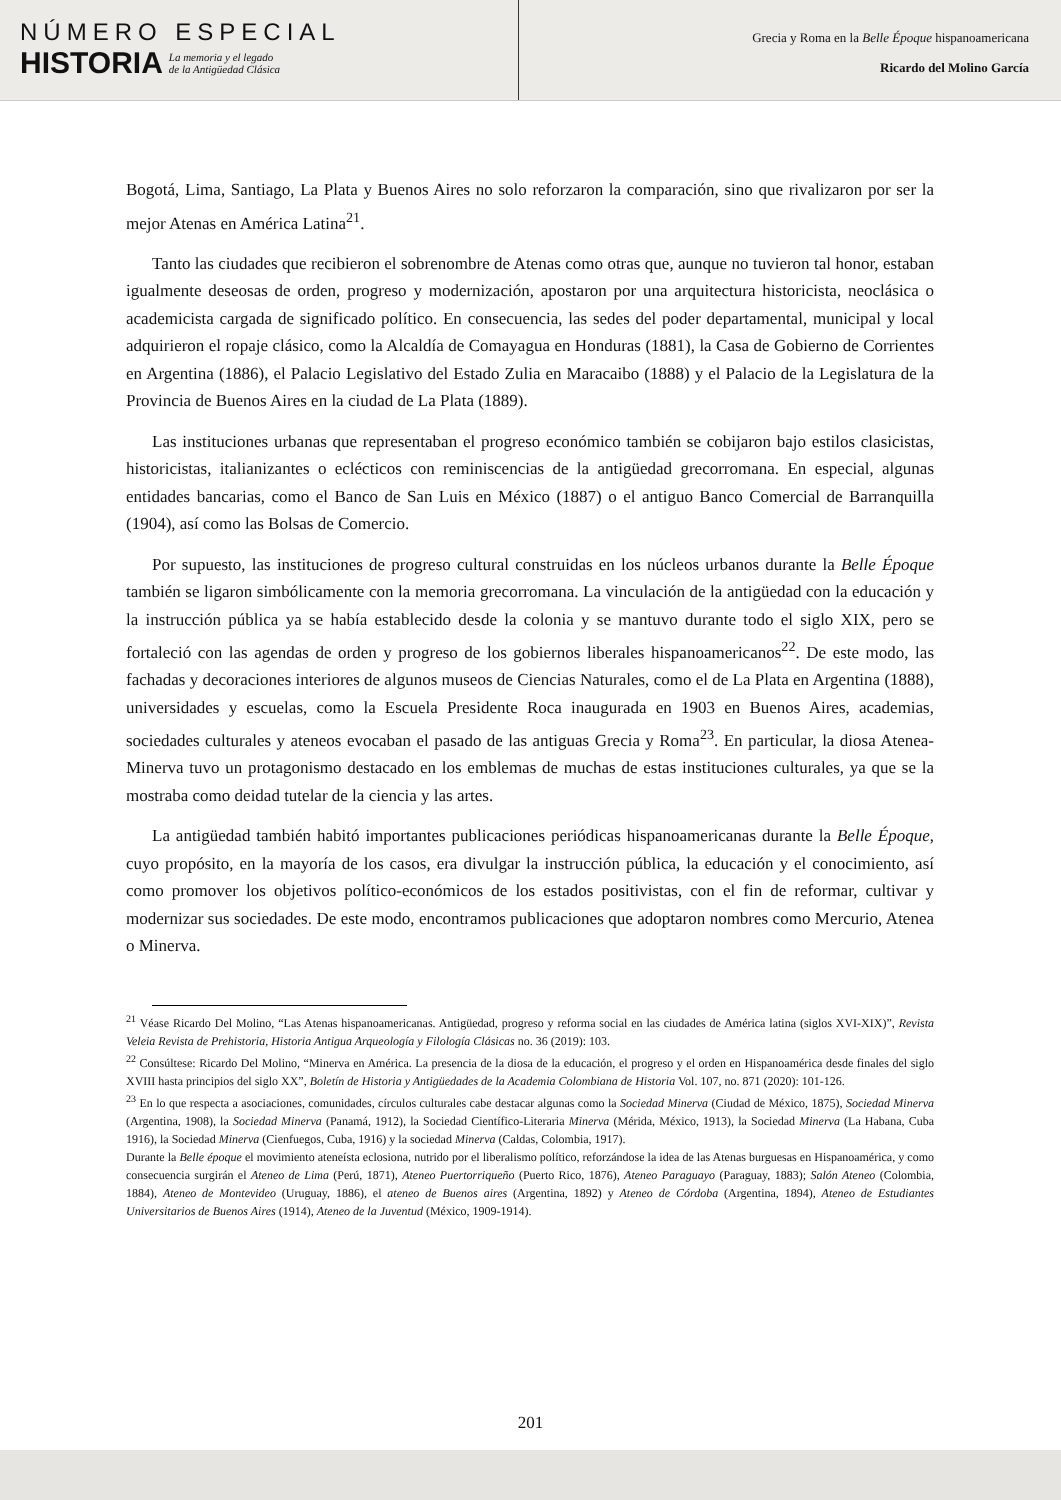NÚMERO ESPECIAL
HISTORIA
La memoria y el legado
de la Antigüedad Clásica
Grecia y Roma en la Belle Époque hispanoamericana
Ricardo del Molino García
Bogotá, Lima, Santiago, La Plata y Buenos Aires no solo reforzaron la comparación, sino que rivalizaron por ser la mejor Atenas en América Latina<sup>21</sup>.
Tanto las ciudades que recibieron el sobrenombre de Atenas como otras que, aunque no tuvieron tal honor, estaban igualmente deseosas de orden, progreso y modernización, apostaron por una arquitectura historicista, neoclásica o academicista cargada de significado político. En consecuencia, las sedes del poder departamental, municipal y local adquirieron el ropaje clásico, como la Alcaldía de Comayagua en Honduras (1881), la Casa de Gobierno de Corrientes en Argentina (1886), el Palacio Legislativo del Estado Zulia en Maracaibo (1888) y el Palacio de la Legislatura de la Provincia de Buenos Aires en la ciudad de La Plata (1889).
Las instituciones urbanas que representaban el progreso económico también se cobijaron bajo estilos clasicistas, historicistas, italianizantes o eclécticos con reminiscencias de la antigüedad grecorromana. En especial, algunas entidades bancarias, como el Banco de San Luis en México (1887) o el antiguo Banco Comercial de Barranquilla (1904), así como las Bolsas de Comercio.
Por supuesto, las instituciones de progreso cultural construidas en los núcleos urbanos durante la Belle Époque también se ligaron simbólicamente con la memoria grecorromana. La vinculación de la antigüedad con la educación y la instrucción pública ya se había establecido desde la colonia y se mantuvo durante todo el siglo XIX, pero se fortaleció con las agendas de orden y progreso de los gobiernos liberales hispanoamericanos<sup>22</sup>. De este modo, las fachadas y decoraciones interiores de algunos museos de Ciencias Naturales, como el de La Plata en Argentina (1888), universidades y escuelas, como la Escuela Presidente Roca inaugurada en 1903 en Buenos Aires, academias, sociedades culturales y ateneos evocaban el pasado de las antiguas Grecia y Roma<sup>23</sup>. En particular, la diosa Atenea-Minerva tuvo un protagonismo destacado en los emblemas de muchas de estas instituciones culturales, ya que se la mostraba como deidad tutelar de la ciencia y las artes.
La antigüedad también habitó importantes publicaciones periódicas hispanoamericanas durante la Belle Époque, cuyo propósito, en la mayoría de los casos, era divulgar la instrucción pública, la educación y el conocimiento, así como promover los objetivos político-económicos de los estados positivistas, con el fin de reformar, cultivar y modernizar sus sociedades. De este modo, encontramos publicaciones que adoptaron nombres como Mercurio, Atenea o Minerva.
<sup>21</sup> Véase Ricardo Del Molino, “Las Atenas hispanoamericanas. Antigüedad, progreso y reforma social en las ciudades de América latina (siglos XVI-XIX)”, Revista Veleia Revista de Prehistoria, Historia Antigua Arqueología y Filología Clásicas no. 36 (2019): 103.
<sup>22</sup> Consúltese: Ricardo Del Molino, “Minerva en América. La presencia de la diosa de la educación, el progreso y el orden en Hispanoamérica desde finales del siglo XVIII hasta principios del siglo XX”, Boletín de Historia y Antigüedades de la Academia Colombiana de Historia Vol. 107, no. 871 (2020): 101-126.
<sup>23</sup> En lo que respecta a asociaciones, comunidades, círculos culturales cabe destacar algunas como la Sociedad Minerva (Ciudad de México, 1875), Sociedad Minerva (Argentina, 1908), la Sociedad Minerva (Panamá, 1912), la Sociedad Científico-Literaria Minerva (Mérida, México, 1913), la Sociedad Minerva (La Habana, Cuba 1916), la Sociedad Minerva (Cienfuegos, Cuba, 1916) y la sociedad Minerva (Caldas, Colombia, 1917).
Durante la Belle époque el movimiento ateneísta eclosiona, nutrido por el liberalismo político, reforzándose la idea de las Atenas burguesas en Hispanoamérica, y como consecuencia surgirán el Ateneo de Lima (Perú, 1871), Ateneo Puertorriqueño (Puerto Rico, 1876), Ateneo Paraguayo (Paraguay, 1883); Salón Ateneo (Colombia, 1884), Ateneo de Montevideo (Uruguay, 1886), el ateneo de Buenos aires (Argentina, 1892) y Ateneo de Córdoba (Argentina, 1894), Ateneo de Estudiantes Universitarios de Buenos Aires (1914), Ateneo de la Juventud (México, 1909-1914).
201